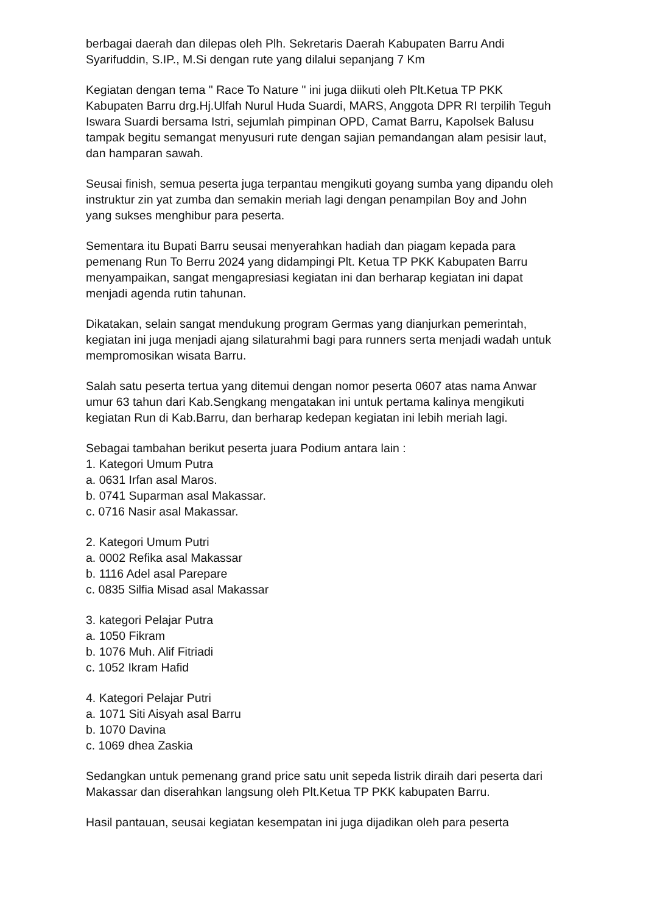berbagai daerah dan dilepas oleh Plh. Sekretaris Daerah Kabupaten Barru Andi Syarifuddin, S.IP., M.Si dengan rute yang dilalui sepanjang 7 Km
Kegiatan dengan tema " Race To Nature " ini juga diikuti oleh Plt.Ketua TP PKK Kabupaten Barru drg.Hj.Ulfah Nurul Huda Suardi, MARS, Anggota DPR RI terpilih Teguh Iswara Suardi bersama Istri, sejumlah pimpinan OPD, Camat Barru, Kapolsek Balusu tampak begitu semangat menyusuri rute dengan sajian pemandangan alam pesisir laut, dan hamparan sawah.
Seusai finish, semua peserta juga terpantau mengikuti goyang sumba yang dipandu oleh instruktur zin yat zumba dan semakin meriah lagi dengan penampilan Boy and John yang sukses menghibur para peserta.
Sementara itu Bupati Barru seusai menyerahkan hadiah dan piagam kepada para pemenang Run To Berru 2024 yang didampingi Plt. Ketua TP PKK Kabupaten Barru menyampaikan, sangat mengapresiasi kegiatan ini dan berharap kegiatan ini dapat menjadi agenda rutin tahunan.
Dikatakan, selain sangat mendukung program Germas yang dianjurkan pemerintah, kegiatan ini juga menjadi ajang silaturahmi bagi para runners serta menjadi wadah untuk mempromosikan wisata Barru.
Salah satu peserta tertua yang ditemui dengan nomor peserta 0607 atas nama Anwar umur 63 tahun dari Kab.Sengkang mengatakan ini untuk pertama kalinya mengikuti kegiatan Run di Kab.Barru, dan berharap kedepan kegiatan ini lebih meriah lagi.
Sebagai tambahan berikut peserta juara Podium antara lain :
1. Kategori Umum Putra
a. 0631 Irfan asal Maros.
b. 0741 Suparman asal Makassar.
c. 0716 Nasir asal Makassar.
2. Kategori Umum Putri
a. 0002 Refika asal Makassar
b. 1116 Adel asal Parepare
c. 0835 Silfia Misad asal Makassar
3. kategori Pelajar Putra
a. 1050 Fikram
b. 1076 Muh. Alif Fitriadi
c. 1052 Ikram Hafid
4. Kategori Pelajar Putri
a. 1071 Siti Aisyah asal Barru
b. 1070 Davina
c. 1069 dhea Zaskia
Sedangkan untuk pemenang grand price satu unit sepeda listrik diraih dari peserta dari Makassar dan diserahkan langsung oleh Plt.Ketua TP PKK kabupaten Barru.
Hasil pantauan, seusai kegiatan kesempatan ini juga dijadikan oleh para peserta